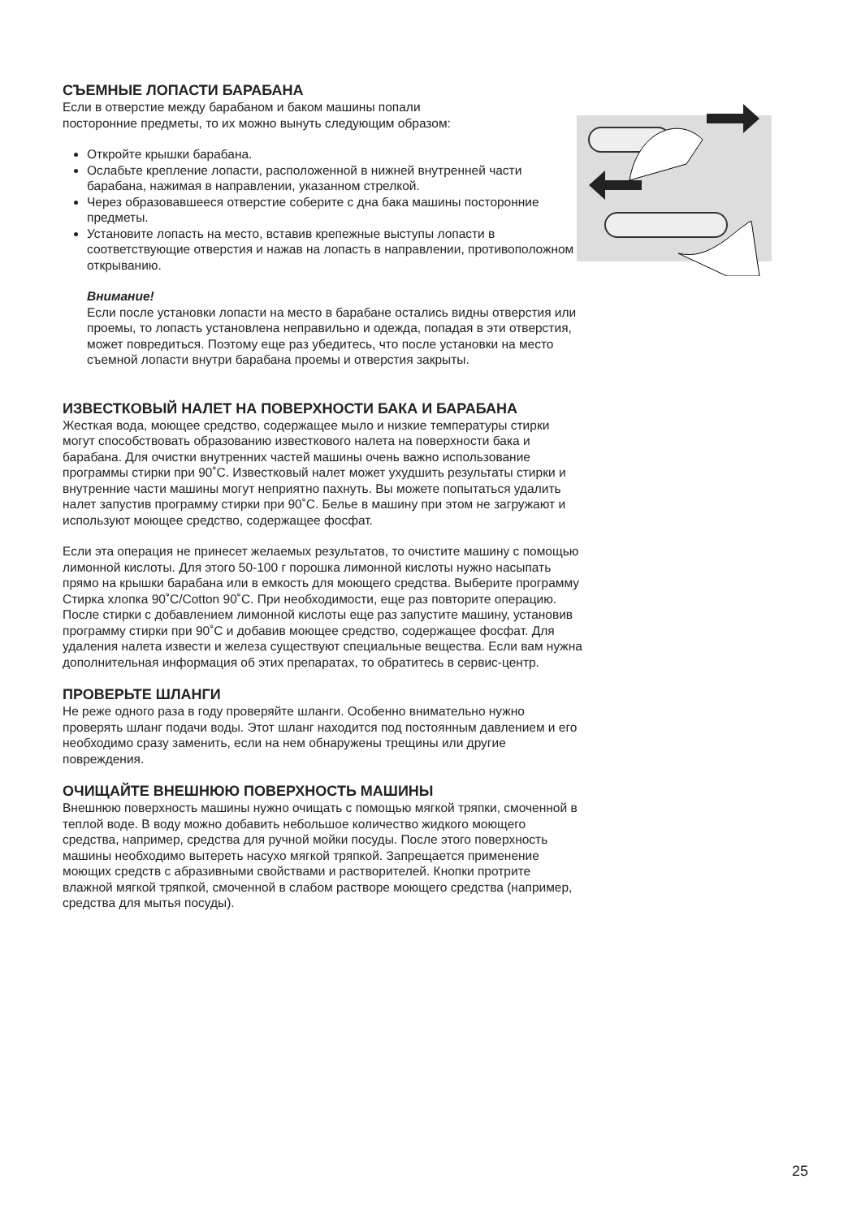СЪЕМНЫЕ ЛОПАСТИ БАРАБАНА
Если в отверстие между барабаном и баком машины попали
посторонние предметы, то их можно вынуть следующим образом:
Откройте крышки барабана.
Ослабьте крепление лопасти, расположенной в нижней внутренней части барабана, нажимая в направлении, указанном стрелкой.
Через образовавшееся отверстие соберите с дна бака машины посторонние предметы.
Установите лопасть на место, вставив крепежные выступы лопасти в соответствующие отверстия и нажав на лопасть в направлении, противоположном открыванию.
Внимание!
Если после установки лопасти на место в барабане остались видны отверстия или проемы, то лопасть установлена неправильно и одежда, попадая в эти отверстия, может повредиться. Поэтому еще раз убедитесь, что после установки на место съемной лопасти внутри барабана проемы и отверстия закрыты.
ИЗВЕСТКОВЫЙ НАЛЕТ НА ПОВЕРХНОСТИ БАКА И БАРАБАНА
Жесткая вода, моющее средство, содержащее мыло и низкие температуры стирки могут способствовать образованию известкового налета на поверхности бака и барабана. Для очистки внутренних частей машины очень важно использование программы стирки при 90˚C. Известковый налет может ухудшить результаты стирки и внутренние части машины могут неприятно пахнуть. Вы можете попытаться удалить налет запустив программу стирки при 90˚C. Белье в машину при этом не загружают и используют моющее средство, содержащее фосфат.
Если эта операция не принесет желаемых результатов, то очистите машину с помощью лимонной кислоты. Для этого 50-100 г порошка лимонной кислоты нужно насыпать прямо на крышки барабана или в емкость для моющего средства. Выберите программу Стирка хлопка 90˚C/Cotton 90˚C. При необходимости, еще раз повторите операцию. После стирки с добавлением лимонной кислоты еще раз запустите машину, установив программу стирки при 90˚C и добавив моющее средство, содержащее фосфат. Для удаления налета извести и железа существуют специальные вещества. Если вам нужна дополнительная информация об этих препаратах, то обратитесь в сервис-центр.
ПРОВЕРЬТЕ ШЛАНГИ
Не реже одного раза в году проверяйте шланги. Особенно внимательно нужно проверять шланг подачи воды. Этот шланг находится под постоянным давлением и его необходимо сразу заменить, если на нем обнаружены трещины или другие повреждения.
ОЧИЩАЙТЕ ВНЕШНЮЮ ПОВЕРХНОСТЬ МАШИНЫ
Внешнюю поверхность машины нужно очищать с помощью мягкой тряпки, смоченной в теплой воде. В воду можно добавить небольшое количество жидкого моющего средства, например, средства для ручной мойки посуды. После этого поверхность машины необходимо вытереть насухо мягкой тряпкой. Запрещается применение моющих средств с абразивными свойствами и растворителей. Кнопки протрите влажной мягкой тряпкой, смоченной в слабом растворе моющего средства (например, средства для мытья посуды).
25